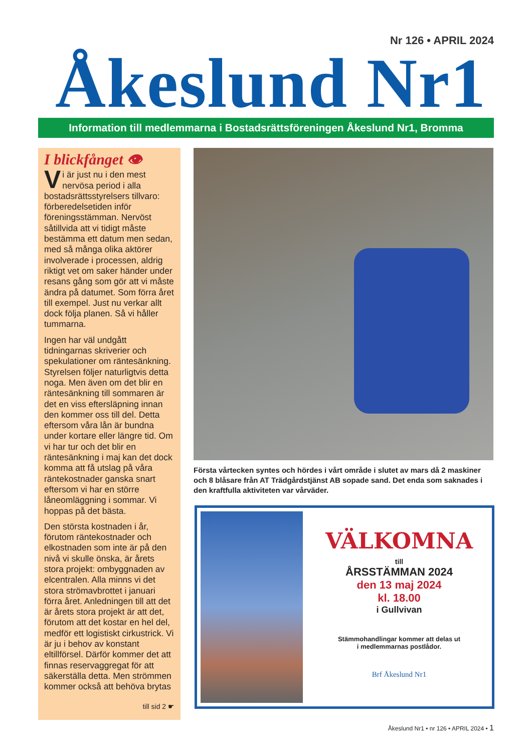Nr 126 • APRIL 2024
Åkeslund Nr1
Information till medlemmarna i Bostadsrättsföreningen Åkeslund Nr1, Bromma
I blickfånget 👁
Vi är just nu i den mest nervösa period i alla bostadsrättsstyrelsers tillvaro: förberedelsetiden inför föreningsstämman. Nervöst såtillvida att vi tidigt måste bestämma ett datum men sedan, med så många olika aktörer involverade i processen, aldrig riktigt vet om saker händer under resans gång som gör att vi måste ändra på datumet. Som förra året till exempel. Just nu verkar allt dock följa planen. Så vi håller tummarna.
Ingen har väl undgått tidningarnas skriverier och spekulationer om räntesänkning. Styrelsen följer naturligtvis detta noga. Men även om det blir en räntesänkning till sommaren är det en viss eftersläpning innan den kommer oss till del. Detta eftersom våra lån är bundna under kortare eller längre tid. Om vi har tur och det blir en räntesänkning i maj kan det dock komma att få utslag på våra räntekostnader ganska snart eftersom vi har en större låneomläggning i sommar. Vi hoppas på det bästa.
Den största kostnaden i år, förutom räntekostnader och elkostnaden som inte är på den nivå vi skulle önska, är årets stora projekt: ombyggnaden av elcentralen. Alla minns vi det stora strömavbrottet i januari förra året. Anledningen till att det är årets stora projekt är att det, förutom att det kostar en hel del, medför ett logistiskt cirkustrick. Vi är ju i behov av konstant eltillförsel. Därför kommer det att finnas reservaggregat för att säkerställa detta. Men strömmen kommer också att behöva brytas
till sid 2 ☛
Första vårtecken syntes och hördes i vårt område i slutet av mars då 2 maskiner och 8 blåsare från AT Trädgårdstjänst AB sopade sand. Det enda som saknades i den kraftfulla aktiviteten var vårväder.
VÄLKOMNA
till
ÅRSSTÄMMAN 2024
den 13 maj 2024
kl. 18.00
i Gullvivan
Stämmohandlingar kommer att delas ut
i medlemmarnas postlådor.
Brf Åkeslund Nr1
Åkeslund Nr1 • nr 126 • APRIL 2024 • 1